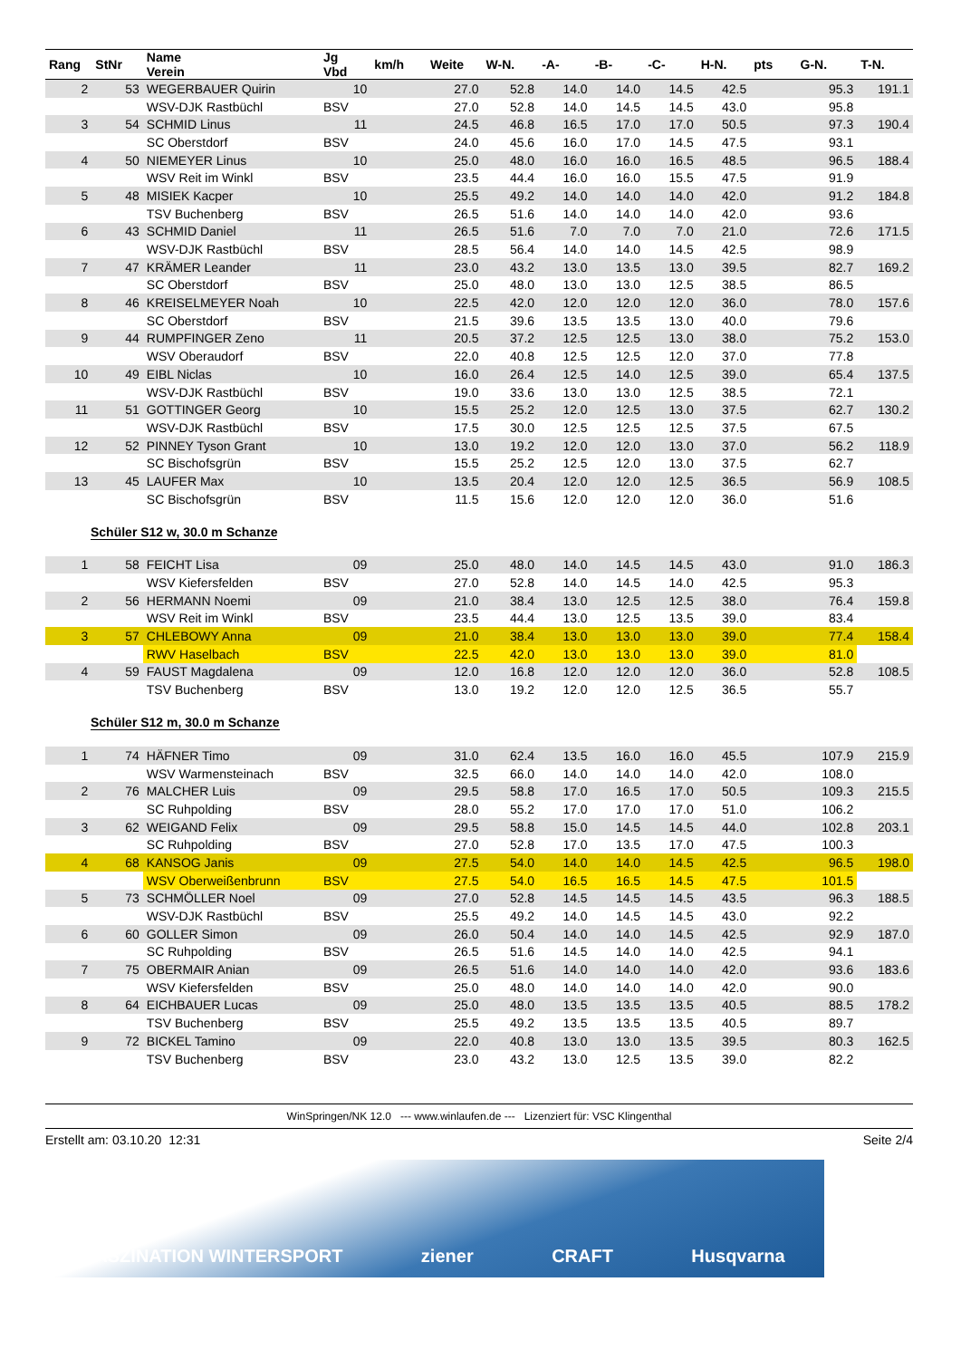| Rang | StNr | Name Verein | Jg Vbd | km/h | Weite | W-N. | -A- | -B- | -C- | H-N. | pts | G-N. | T-N. |
| --- | --- | --- | --- | --- | --- | --- | --- | --- | --- | --- | --- | --- | --- |
| 2 | 53 | WEGERBAUER Quirin | 10 | | 27.0 | 52.8 | 14.0 | 14.0 | 14.5 | 42.5 | | 95.3 | 191.1 |
| | | WSV-DJK Rastbüchl | BSV | | 27.0 | 52.8 | 14.0 | 14.5 | 14.5 | 43.0 | | 95.8 | |
| 3 | 54 | SCHMID Linus | 11 | | 24.5 | 46.8 | 16.5 | 17.0 | 17.0 | 50.5 | | 97.3 | 190.4 |
| | | SC Oberstdorf | BSV | | 24.0 | 45.6 | 16.0 | 17.0 | 14.5 | 47.5 | | 93.1 | |
| 4 | 50 | NIEMEYER Linus | 10 | | 25.0 | 48.0 | 16.0 | 16.0 | 16.5 | 48.5 | | 96.5 | 188.4 |
| | | WSV Reit im Winkl | BSV | | 23.5 | 44.4 | 16.0 | 16.0 | 15.5 | 47.5 | | 91.9 | |
| 5 | 48 | MISIEK Kacper | 10 | | 25.5 | 49.2 | 14.0 | 14.0 | 14.0 | 42.0 | | 91.2 | 184.8 |
| | | TSV Buchenberg | BSV | | 26.5 | 51.6 | 14.0 | 14.0 | 14.0 | 42.0 | | 93.6 | |
| 6 | 43 | SCHMID Daniel | 11 | | 26.5 | 51.6 | 7.0 | 7.0 | 7.0 | 21.0 | | 72.6 | 171.5 |
| | | WSV-DJK Rastbüchl | BSV | | 28.5 | 56.4 | 14.0 | 14.0 | 14.5 | 42.5 | | 98.9 | |
| 7 | 47 | KRÄMER Leander | 11 | | 23.0 | 43.2 | 13.0 | 13.5 | 13.0 | 39.5 | | 82.7 | 169.2 |
| | | SC Oberstdorf | BSV | | 25.0 | 48.0 | 13.0 | 13.0 | 12.5 | 38.5 | | 86.5 | |
| 8 | 46 | KREISELMEYER Noah | 10 | | 22.5 | 42.0 | 12.0 | 12.0 | 12.0 | 36.0 | | 78.0 | 157.6 |
| | | SC Oberstdorf | BSV | | 21.5 | 39.6 | 13.5 | 13.5 | 13.0 | 40.0 | | 79.6 | |
| 9 | 44 | RUMPFINGER Zeno | 11 | | 20.5 | 37.2 | 12.5 | 12.5 | 13.0 | 38.0 | | 75.2 | 153.0 |
| | | WSV Oberaudorf | BSV | | 22.0 | 40.8 | 12.5 | 12.5 | 12.0 | 37.0 | | 77.8 | |
| 10 | 49 | EIBL Niclas | 10 | | 16.0 | 26.4 | 12.5 | 14.0 | 12.5 | 39.0 | | 65.4 | 137.5 |
| | | WSV-DJK Rastbüchl | BSV | | 19.0 | 33.6 | 13.0 | 13.0 | 12.5 | 38.5 | | 72.1 | |
| 11 | 51 | GOTTINGER Georg | 10 | | 15.5 | 25.2 | 12.0 | 12.5 | 13.0 | 37.5 | | 62.7 | 130.2 |
| | | WSV-DJK Rastbüchl | BSV | | 17.5 | 30.0 | 12.5 | 12.5 | 12.5 | 37.5 | | 67.5 | |
| 12 | 52 | PINNEY Tyson Grant | 10 | | 13.0 | 19.2 | 12.0 | 12.0 | 13.0 | 37.0 | | 56.2 | 118.9 |
| | | SC Bischofsgrün | BSV | | 15.5 | 25.2 | 12.5 | 12.0 | 13.0 | 37.5 | | 62.7 | |
| 13 | 45 | LAUFER Max | 10 | | 13.5 | 20.4 | 12.0 | 12.0 | 12.5 | 36.5 | | 56.9 | 108.5 |
| | | SC Bischofsgrün | BSV | | 11.5 | 15.6 | 12.0 | 12.0 | 12.0 | 36.0 | | 51.6 | |
Schüler S12 w, 30.0 m Schanze
| 1 | 58 | FEICHT Lisa | 09 | | 25.0 | 48.0 | 14.0 | 14.5 | 14.5 | 43.0 | | 91.0 | 186.3 |
| | | WSV Kiefersfelden | BSV | | 27.0 | 52.8 | 14.0 | 14.5 | 14.0 | 42.5 | | 95.3 | |
| 2 | 56 | HERMANN Noemi | 09 | | 21.0 | 38.4 | 13.0 | 12.5 | 12.5 | 38.0 | | 76.4 | 159.8 |
| | | WSV Reit im Winkl | BSV | | 23.5 | 44.4 | 13.0 | 12.5 | 13.5 | 39.0 | | 83.4 | |
| 3 | 57 | CHLEBOWY Anna | 09 | | 21.0 | 38.4 | 13.0 | 13.0 | 13.0 | 39.0 | | 77.4 | 158.4 |
| | | RWV Haselbach | BSV | | 22.5 | 42.0 | 13.0 | 13.0 | 13.0 | 39.0 | | 81.0 | |
| 4 | 59 | FAUST Magdalena | 09 | | 12.0 | 16.8 | 12.0 | 12.0 | 12.0 | 36.0 | | 52.8 | 108.5 |
| | | TSV Buchenberg | BSV | | 13.0 | 19.2 | 12.0 | 12.0 | 12.5 | 36.5 | | 55.7 | |
Schüler S12 m, 30.0 m Schanze
| 1 | 74 | HÄFNER Timo | 09 | | 31.0 | 62.4 | 13.5 | 16.0 | 16.0 | 45.5 | | 107.9 | 215.9 |
| | | WSV Warmensteinach | BSV | | 32.5 | 66.0 | 14.0 | 14.0 | 14.0 | 42.0 | | 108.0 | |
| 2 | 76 | MALCHER Luis | 09 | | 29.5 | 58.8 | 17.0 | 16.5 | 17.0 | 50.5 | | 109.3 | 215.5 |
| | | SC Ruhpolding | BSV | | 28.0 | 55.2 | 17.0 | 17.0 | 17.0 | 51.0 | | 106.2 | |
| 3 | 62 | WEIGAND Felix | 09 | | 29.5 | 58.8 | 15.0 | 14.5 | 14.5 | 44.0 | | 102.8 | 203.1 |
| | | SC Ruhpolding | BSV | | 27.0 | 52.8 | 17.0 | 13.5 | 17.0 | 47.5 | | 100.3 | |
| 4 | 68 | KANSOG Janis | 09 | | 27.5 | 54.0 | 14.0 | 14.0 | 14.5 | 42.5 | | 96.5 | 198.0 |
| | | WSV Oberweißenbrunn | BSV | | 27.5 | 54.0 | 16.5 | 16.5 | 14.5 | 47.5 | | 101.5 | |
| 5 | 73 | SCHMÖLLER Noel | 09 | | 27.0 | 52.8 | 14.5 | 14.5 | 14.5 | 43.5 | | 96.3 | 188.5 |
| | | WSV-DJK Rastbüchl | BSV | | 25.5 | 49.2 | 14.0 | 14.5 | 14.5 | 43.0 | | 92.2 | |
| 6 | 60 | GOLLER Simon | 09 | | 26.0 | 50.4 | 14.0 | 14.0 | 14.5 | 42.5 | | 92.9 | 187.0 |
| | | SC Ruhpolding | BSV | | 26.5 | 51.6 | 14.5 | 14.0 | 14.0 | 42.5 | | 94.1 | |
| 7 | 75 | OBERMAIR Anian | 09 | | 26.5 | 51.6 | 14.0 | 14.0 | 14.0 | 42.0 | | 93.6 | 183.6 |
| | | WSV Kiefersfelden | BSV | | 25.0 | 48.0 | 14.0 | 14.0 | 14.0 | 42.0 | | 90.0 | |
| 8 | 64 | EICHBAUER Lucas | 09 | | 25.0 | 48.0 | 13.5 | 13.5 | 13.5 | 40.5 | | 88.5 | 178.2 |
| | | TSV Buchenberg | BSV | | 25.5 | 49.2 | 13.5 | 13.5 | 13.5 | 40.5 | | 89.7 | |
| 9 | 72 | BICKEL Tamino | 09 | | 22.0 | 40.8 | 13.0 | 13.0 | 13.5 | 39.5 | | 80.3 | 162.5 |
| | | TSV Buchenberg | BSV | | 23.0 | 43.2 | 13.0 | 12.5 | 13.5 | 39.0 | | 82.2 | |
WinSpringen/NK 12.0 --- www.winlaufen.de --- Lizenziert für: VSC Klingenthal
Erstellt am: 03.10.20 12:31 Seite 2/4
FASZINATION WINTERSPORT ziener CRAFT Husqvarna